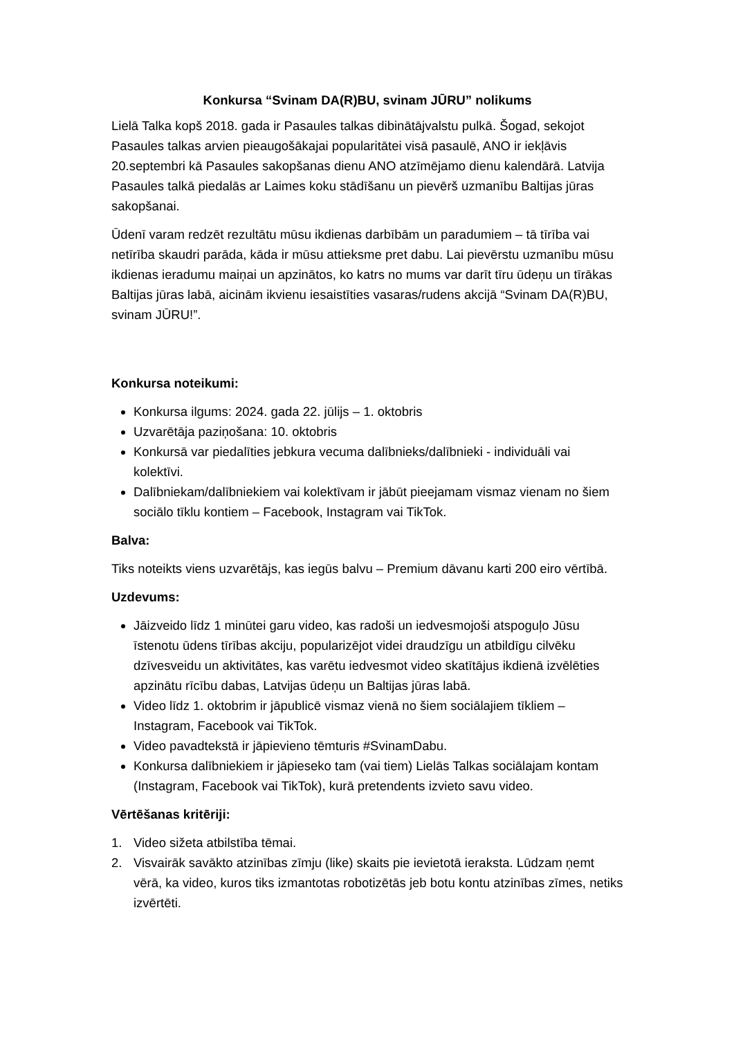Konkursa “Svinam DA(R)BU, svinam JŪRU” nolikums
Lielā Talka kopš 2018. gada ir Pasaules talkas dibinātājvalstu pulkā. Šogad, sekojot Pasaules talkas arvien pieaugošākajai popularitātei visā pasaulē, ANO ir iekļāvis 20.septembri kā Pasaules sakopšanas dienu ANO atzīmējamo dienu kalendārā. Latvija Pasaules talkā piedalās ar Laimes koku stādīšanu un pievērš uzmanību Baltijas jūras sakopšanai.
Ūdenī varam redzēt rezultātu mūsu ikdienas darbībām un paradumiem – tā tīrība vai netīrība skaudri parāda, kāda ir mūsu attieksme pret dabu. Lai pievērstu uzmanību mūsu ikdienas ieradumu maiņai un apzinātos, ko katrs no mums var darīt tīru ūdeņu un tīrākas Baltijas jūras labā, aicinām ikvienu iesaistīties vasaras/rudens akcijā “Svinam DA(R)BU, svinam JŪRU!”.
Konkursa noteikumi:
Konkursa ilgums: 2024. gada 22. jūlijs – 1. oktobris
Uzvarētāja paziņošana: 10. oktobris
Konkursā var piedalīties jebkura vecuma dalībnieks/dalībnieki - individuāli vai kolektīvi.
Dalībniekam/dalībniekiem vai kolektīvam ir jābūt pieejamam vismaz vienam no šiem sociālo tīklu kontiem – Facebook, Instagram vai TikTok.
Balva:
Tiks noteikts viens uzvarētājs, kas iegūs balvu – Premium dāvanu karti 200 eiro vērtībā.
Uzdevums:
Jāizveido līdz 1 minūtei garu video, kas radoši un iedvesmojoši atspoguļo Jūsu īstenotu ūdens tīrības akciju, popularizējot videi draudzīgu un atbildīgu cilvēku dzīvesveidu un aktivitātes, kas varētu iedvesmot video skatītājus ikdienā izvēlēties apzinātu rīcību dabas, Latvijas ūdeņu un Baltijas jūras labā.
Video līdz 1. oktobrim ir jāpublicē vismaz vienā no šiem sociālajiem tīkliem – Instagram, Facebook vai TikTok.
Video pavadtekstā ir jāpievieno tēmturis #SvinamDabu.
Konkursa dalībniekiem ir jāpieseko tam (vai tiem) Lielās Talkas sociālajam kontam (Instagram, Facebook vai TikTok), kurā pretendents izvieto savu video.
Vērtēšanas kritēriji:
1. Video sižeta atbilstība tēmai.
2. Visvairāk savākto atzinības zīmju (like) skaits pie ievietotā ieraksta. Lūdzam ņemt vērā, ka video, kuros tiks izmantotas robotizētās jeb botu kontu atzinības zīmes, netiks izvērtēti.